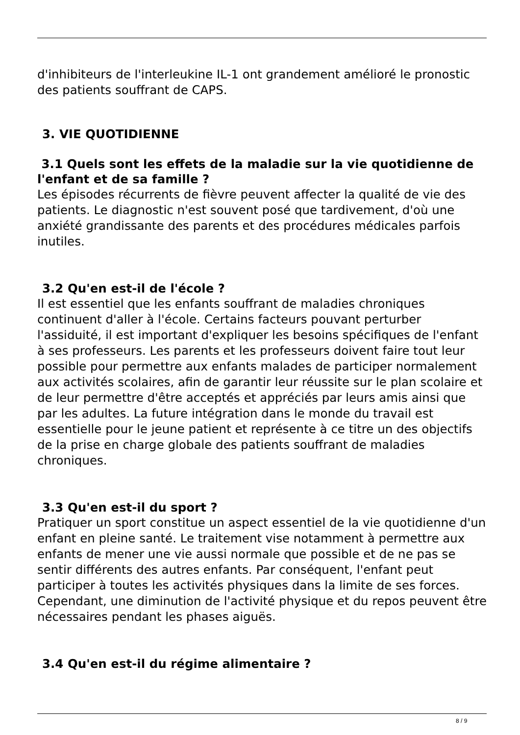d'inhibiteurs de l'interleukine IL-1 ont grandement amélioré le pronostic des patients souffrant de CAPS.
3. VIE QUOTIDIENNE
3.1 Quels sont les effets de la maladie sur la vie quotidienne de l'enfant et de sa famille ?
Les épisodes récurrents de fièvre peuvent affecter la qualité de vie des patients. Le diagnostic n'est souvent posé que tardivement, d'où une anxiété grandissante des parents et des procédures médicales parfois inutiles.
3.2 Qu'en est-il de l'école ?
Il est essentiel que les enfants souffrant de maladies chroniques continuent d'aller à l'école. Certains facteurs pouvant perturber l'assiduité, il est important d'expliquer les besoins spécifiques de l'enfant à ses professeurs. Les parents et les professeurs doivent faire tout leur possible pour permettre aux enfants malades de participer normalement aux activités scolaires, afin de garantir leur réussite sur le plan scolaire et de leur permettre d'être acceptés et appréciés par leurs amis ainsi que par les adultes. La future intégration dans le monde du travail est essentielle pour le jeune patient et représente à ce titre un des objectifs de la prise en charge globale des patients souffrant de maladies chroniques.
3.3 Qu'en est-il du sport ?
Pratiquer un sport constitue un aspect essentiel de la vie quotidienne d'un enfant en pleine santé. Le traitement vise notamment à permettre aux enfants de mener une vie aussi normale que possible et de ne pas se sentir différents des autres enfants. Par conséquent, l'enfant peut participer à toutes les activités physiques dans la limite de ses forces. Cependant, une diminution de l'activité physique et du repos peuvent être nécessaires pendant les phases aiguës.
3.4 Qu'en est-il du régime alimentaire ?
8 / 9